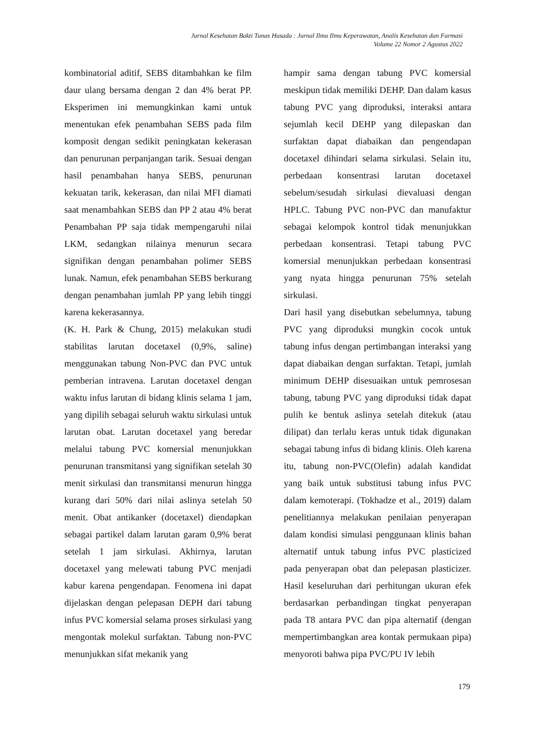Jurnal Kesehatan Bakti Tunas Husada : Jurnal Ilmu Ilmu Keperawatan, Analis Kesehatan dan Farmasi
Volume 22 Nomor 2 Agustus 2022
kombinatorial aditif, SEBS ditambahkan ke film daur ulang bersama dengan 2 dan 4% berat PP. Eksperimen ini memungkinkan kami untuk menentukan efek penambahan SEBS pada film komposit dengan sedikit peningkatan kekerasan dan penurunan perpanjangan tarik. Sesuai dengan hasil penambahan hanya SEBS, penurunan kekuatan tarik, kekerasan, dan nilai MFI diamati saat menambahkan SEBS dan PP 2 atau 4% berat Penambahan PP saja tidak mempengaruhi nilai LKM, sedangkan nilainya menurun secara signifikan dengan penambahan polimer SEBS lunak. Namun, efek penambahan SEBS berkurang dengan penambahan jumlah PP yang lebih tinggi karena kekerasannya.
(K. H. Park & Chung, 2015) melakukan studi stabilitas larutan docetaxel (0,9%, saline) menggunakan tabung Non-PVC dan PVC untuk pemberian intravena. Larutan docetaxel dengan waktu infus larutan di bidang klinis selama 1 jam, yang dipilih sebagai seluruh waktu sirkulasi untuk larutan obat. Larutan docetaxel yang beredar melalui tabung PVC komersial menunjukkan penurunan transmitansi yang signifikan setelah 30 menit sirkulasi dan transmitansi menurun hingga kurang dari 50% dari nilai aslinya setelah 50 menit. Obat antikanker (docetaxel) diendapkan sebagai partikel dalam larutan garam 0,9% berat setelah 1 jam sirkulasi. Akhirnya, larutan docetaxel yang melewati tabung PVC menjadi kabur karena pengendapan. Fenomena ini dapat dijelaskan dengan pelepasan DEPH dari tabung infus PVC komersial selama proses sirkulasi yang mengontak molekul surfaktan. Tabung non-PVC menunjukkan sifat mekanik yang
hampir sama dengan tabung PVC komersial meskipun tidak memiliki DEHP. Dan dalam kasus tabung PVC yang diproduksi, interaksi antara sejumlah kecil DEHP yang dilepaskan dan surfaktan dapat diabaikan dan pengendapan docetaxel dihindari selama sirkulasi. Selain itu, perbedaan konsentrasi larutan docetaxel sebelum/sesudah sirkulasi dievaluasi dengan HPLC. Tabung PVC non-PVC dan manufaktur sebagai kelompok kontrol tidak menunjukkan perbedaan konsentrasi. Tetapi tabung PVC komersial menunjukkan perbedaan konsentrasi yang nyata hingga penurunan 75% setelah sirkulasi.
Dari hasil yang disebutkan sebelumnya, tabung PVC yang diproduksi mungkin cocok untuk tabung infus dengan pertimbangan interaksi yang dapat diabaikan dengan surfaktan. Tetapi, jumlah minimum DEHP disesuaikan untuk pemrosesan tabung, tabung PVC yang diproduksi tidak dapat pulih ke bentuk aslinya setelah ditekuk (atau dilipat) dan terlalu keras untuk tidak digunakan sebagai tabung infus di bidang klinis. Oleh karena itu, tabung non-PVC(Olefin) adalah kandidat yang baik untuk substitusi tabung infus PVC dalam kemoterapi. (Tokhadze et al., 2019) dalam penelitiannya melakukan penilaian penyerapan dalam kondisi simulasi penggunaan klinis bahan alternatif untuk tabung infus PVC plasticized pada penyerapan obat dan pelepasan plasticizer. Hasil keseluruhan dari perhitungan ukuran efek berdasarkan perbandingan tingkat penyerapan pada T8 antara PVC dan pipa alternatif (dengan mempertimbangkan area kontak permukaan pipa) menyoroti bahwa pipa PVC/PU IV lebih
179